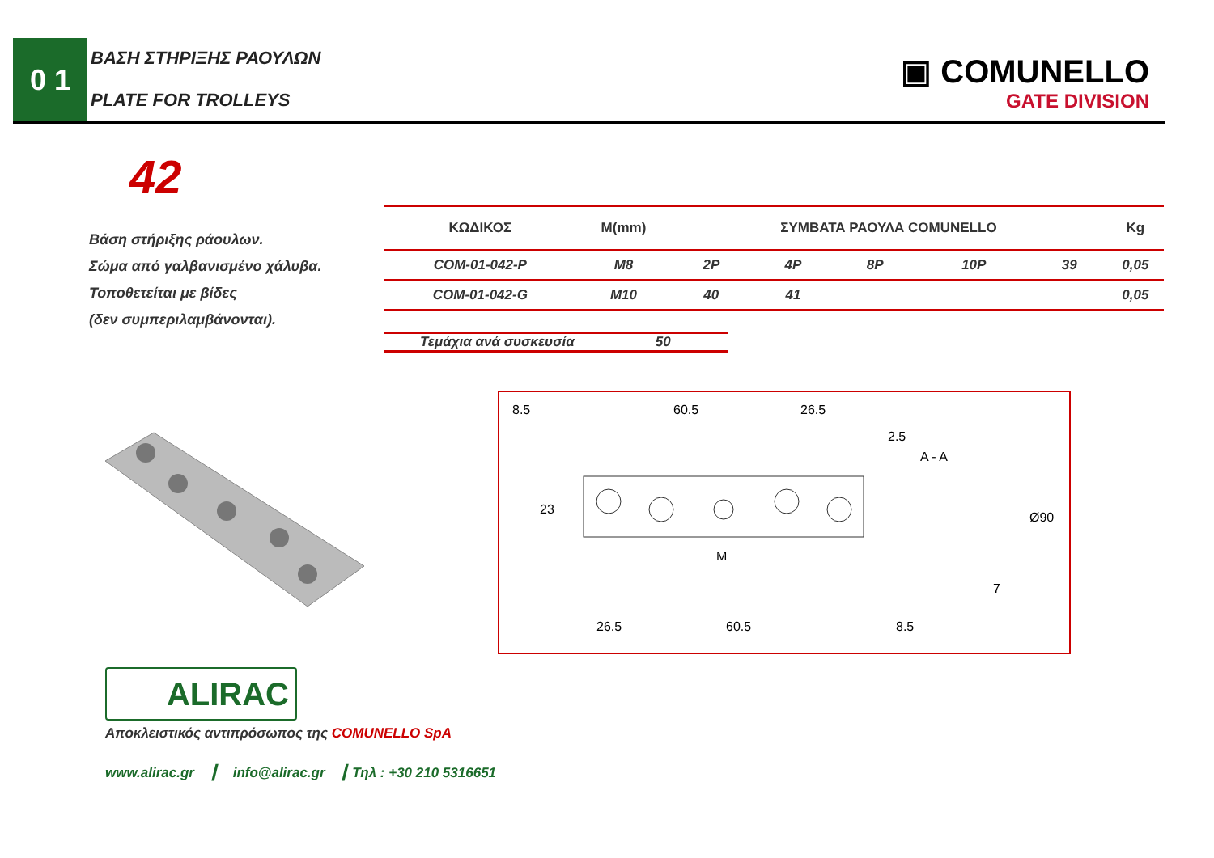0 1 ΒΑΣΗ ΣΤΗΡΙΞΗΣ ΡΑΟΥΛΩΝ
PLATE FOR TROLLEYS
▣ COMUNELLO
GATE DIVISION
42
Βάση στήριξης ράουλων.
Σώμα από γαλβανισμένο χάλυβα.
Τοποθετείται με βίδες
(δεν συμπεριλαμβάνονται).
| ΚΩΔΙΚΟΣ | M(mm) | ΣΥΜΒΑΤΑ ΡΑΟΥΛΑ COMUNELLO | | | | | Kg |
| --- | --- | --- | --- | --- | --- | --- | --- |
| COM-01-042-P | M8 | 2P | 4P | 8P | 10P | 39 | 0,05 |
| COM-01-042-G | M10 | 40 | 41 | | | | 0,05 |
Τεμάχια ανά συσκευσία 50
8.5
60.5
26.5
26.5
60.5
8.5
23
M
A - A
Ø90
7
2.5
ALIRAC
Αποκλειστικός αντιπρόσωπος της COMUNELLO SpA
www.alirac.gr ┃ info@alirac.gr ┃ Τηλ : +30 210 5316651